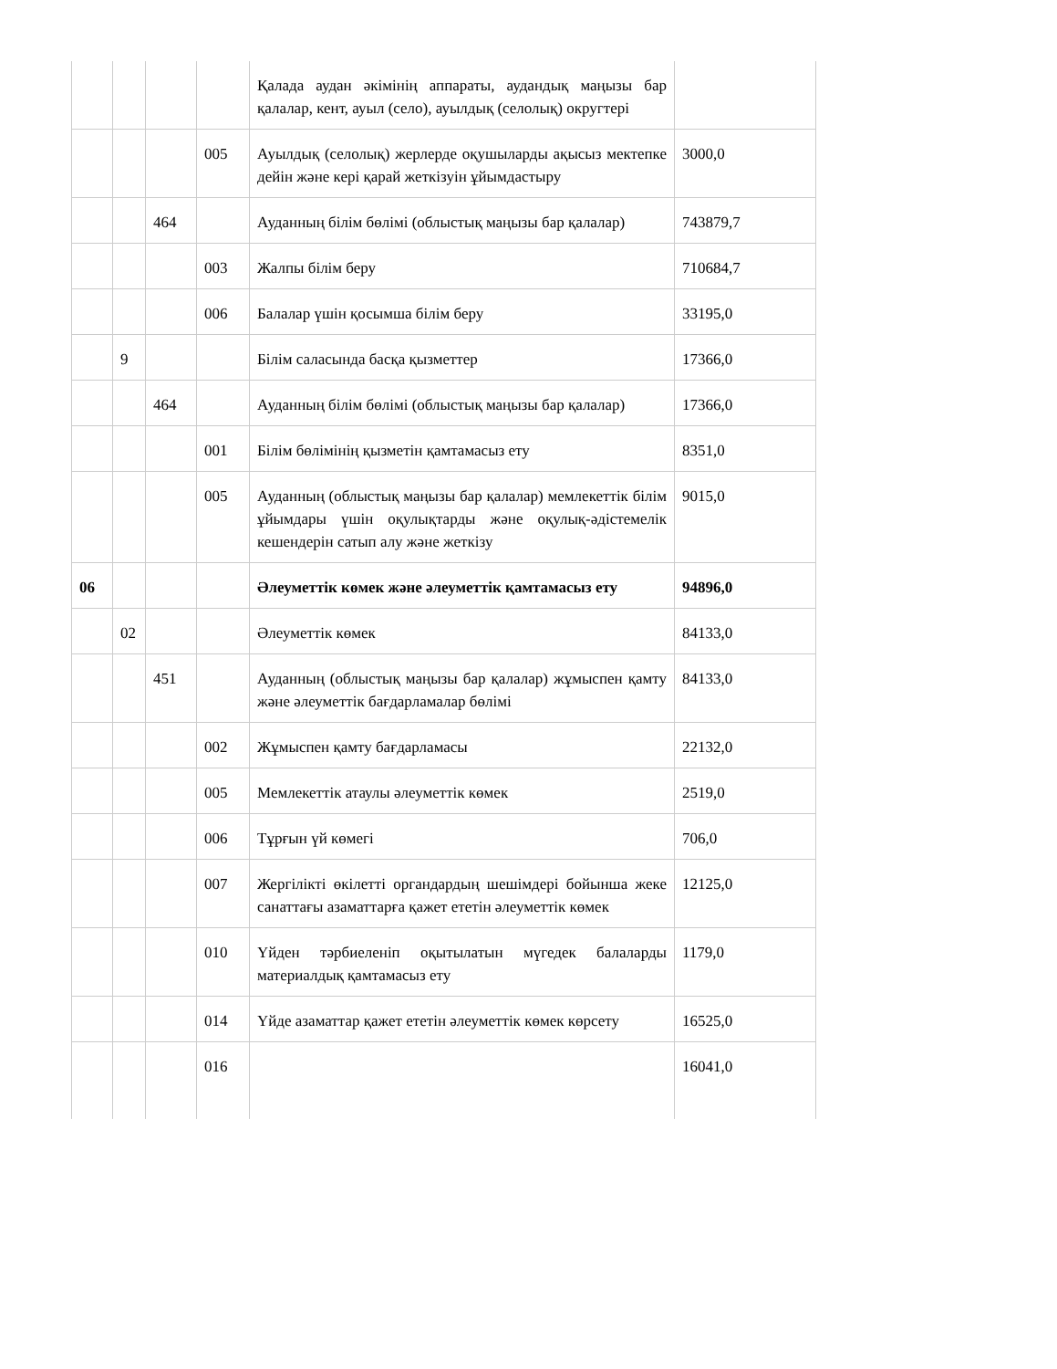| | | | | Қалада аудан әкімінің аппараты, аудандық маңызы бар қалалар, кент, ауыл (село), ауылдық (селолық) округтері | |
| | | | 005 | Ауылдық (селолық) жерлерде оқушыларды ақысыз мектепке дейін және кері қарай жеткізуін ұйымдастыру | 3000,0 |
| | | 464 | | Ауданның білім бөлімі (облыстық маңызы бар қалалар) | 743879,7 |
| | | | 003 | Жалпы білім беру | 710684,7 |
| | | | 006 | Балалар үшін қосымша білім беру | 33195,0 |
| | 9 | | | Білім саласында басқа қызметтер | 17366,0 |
| | | 464 | | Ауданның білім бөлімі (облыстық маңызы бар қалалар) | 17366,0 |
| | | | 001 | Білім бөлімінің қызметін қамтамасыз ету | 8351,0 |
| | | | 005 | Ауданның (облыстық маңызы бар қалалар) мемлекеттік білім ұйымдары үшін оқулықтарды және оқулық-әдістемелік кешендерін сатып алу және жеткізу | 9015,0 |
| 06 | | | | Әлеуметтік көмек және әлеуметтік қамтамасыз ету | 94896,0 |
| | 02 | | | Әлеуметтік көмек | 84133,0 |
| | | 451 | | Ауданның (облыстық маңызы бар қалалар) жұмыспен қамту және әлеуметтік бағдарламалар бөлімі | 84133,0 |
| | | | 002 | Жұмыспен қамту бағдарламасы | 22132,0 |
| | | | 005 | Мемлекеттік атаулы әлеуметтік көмек | 2519,0 |
| | | | 006 | Тұрғын үй көмегі | 706,0 |
| | | | 007 | Жергілікті өкілетті органдардың шешімдері бойынша жеке санаттағы азаматтарға қажет ететін әлеуметтік көмек | 12125,0 |
| | | | 010 | Үйден тәрбиеленіп оқытылатын мүгедек балаларды материалдық қамтамасыз ету | 1179,0 |
| | | | 014 | Үйде азаматтар қажет ететін әлеуметтік көмек көрсету | 16525,0 |
| | | | 016 | | 16041,0 |